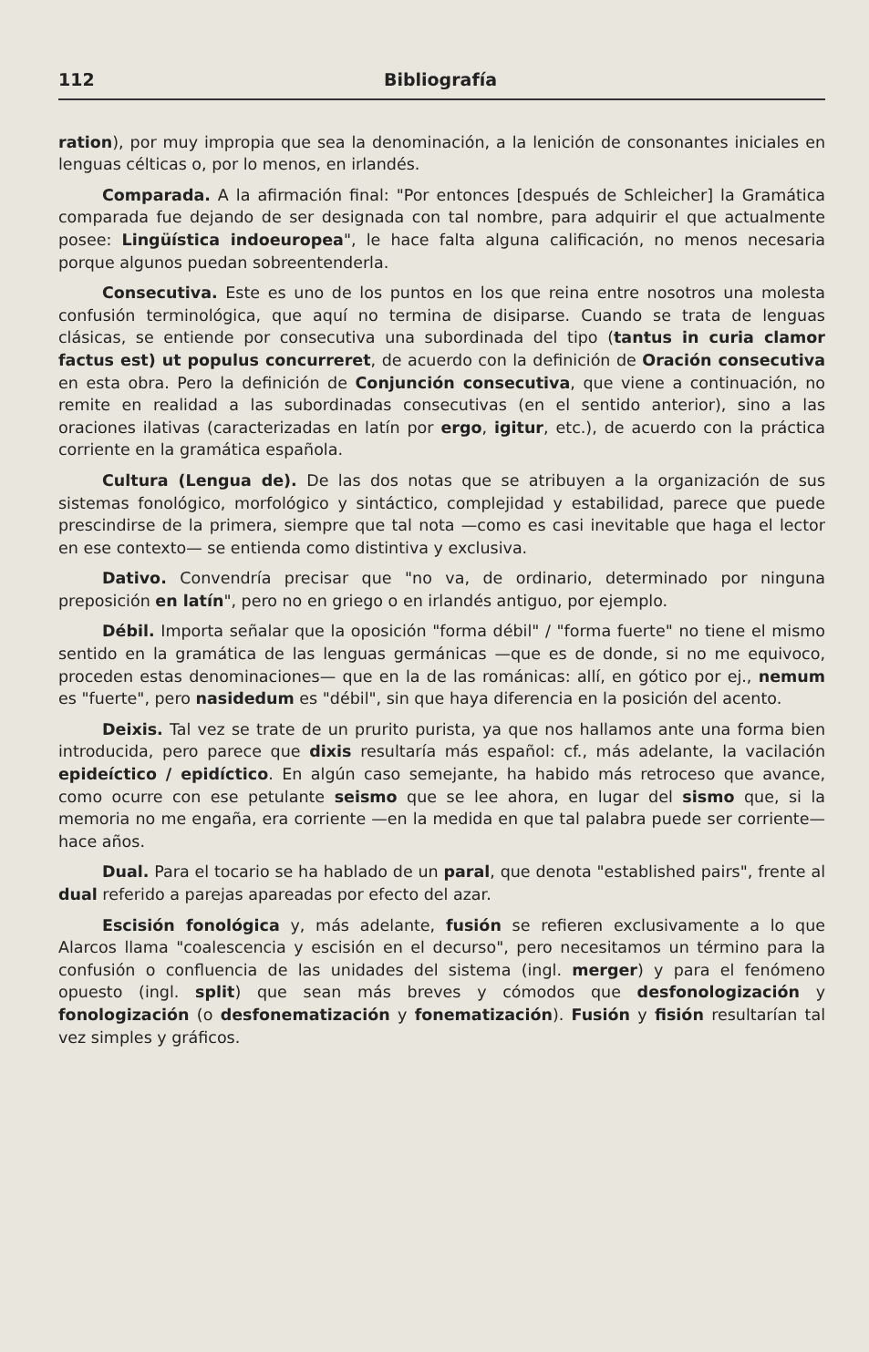112 Bibliografía
ration), por muy impropia que sea la denominación, a la lenición de consonantes iniciales en lenguas célticas o, por lo menos, en irlandés.
Comparada. A la afirmación final: "Por entonces [después de Schleicher] la Gramática comparada fue dejando de ser designada con tal nombre, para adquirir el que actualmente posee: Lingüística indoeuropea", le hace falta alguna calificación, no menos necesaria porque algunos puedan sobreentenderla.
Consecutiva. Este es uno de los puntos en los que reina entre nosotros una molesta confusión terminológica, que aquí no termina de disiparse. Cuando se trata de lenguas clásicas, se entiende por consecutiva una subordinada del tipo (tantus in curia clamor factus est) ut populus concurreret, de acuerdo con la definición de Oración consecutiva en esta obra. Pero la definición de Conjunción consecutiva, que viene a continuación, no remite en realidad a las subordinadas consecutivas (en el sentido anterior), sino a las oraciones ilativas (caracterizadas en latín por ergo, igitur, etc.), de acuerdo con la práctica corriente en la gramática española.
Cultura (Lengua de). De las dos notas que se atribuyen a la organización de sus sistemas fonológico, morfológico y sintáctico, complejidad y estabilidad, parece que puede prescindirse de la primera, siempre que tal nota —como es casi inevitable que haga el lector en ese contexto— se entienda como distintiva y exclusiva.
Dativo. Convendría precisar que "no va, de ordinario, determinado por ninguna preposición en latín", pero no en griego o en irlandés antiguo, por ejemplo.
Débil. Importa señalar que la oposición "forma débil" / "forma fuerte" no tiene el mismo sentido en la gramática de las lenguas germánicas —que es de donde, si no me equivoco, proceden estas denominaciones— que en la de las románicas: allí, en gótico por ej., nemum es "fuerte", pero nasidedum es "débil", sin que haya diferencia en la posición del acento.
Deixis. Tal vez se trate de un prurito purista, ya que nos hallamos ante una forma bien introducida, pero parece que dixis resultaría más español: cf., más adelante, la vacilación epideíctico / epidíctico. En algún caso semejante, ha habido más retroceso que avance, como ocurre con ese petulante seismo que se lee ahora, en lugar del sismo que, si la memoria no me engaña, era corriente —en la medida en que tal palabra puede ser corriente— hace años.
Dual. Para el tocario se ha hablado de un paral, que denota "established pairs", frente al dual referido a parejas apareadas por efecto del azar.
Escisión fonológica y, más adelante, fusión se refieren exclusivamente a lo que Alarcos llama "coalescencia y escisión en el decurso", pero necesitamos un término para la confusión o confluencia de las unidades del sistema (ingl. merger) y para el fenómeno opuesto (ingl. split) que sean más breves y cómodos que desfonologización y fonologización (o desfonematización y fonematización). Fusión y fisión resultarían tal vez simples y gráficos.